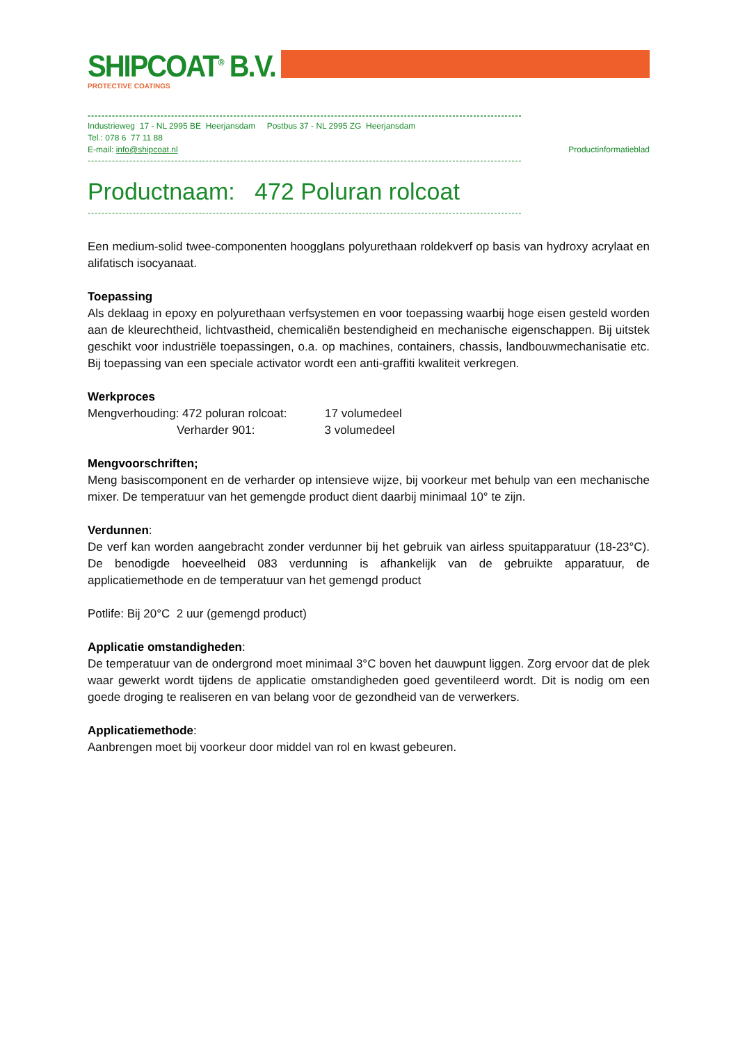SHIPCOAT<sup>®</sup> B.V.
PROTECTIVE COATINGS
-----------------------------------------------------------------------------------------------------------------------------
Industrieweg 17 - NL 2995 BE Heerjansdam Postbus 37 - NL 2995 ZG Heerjansdam
Tel.: 078 6 77 11 88
E-mail: info@shipcoat.nl Productinformatieblad
-----------------------------------------------------------------------------------------------------------------------------
Productnaam: 472 Poluran rolcoat
-----------------------------------------------------------------------------------------------------------------------------
Een medium-solid twee-componenten hoogglans polyurethaan roldekverf op basis van hydroxy acrylaat en alifatisch isocyanaat.
Toepassing
Als deklaag in epoxy en polyurethaan verfsystemen en voor toepassing waarbij hoge eisen gesteld worden aan de kleurechtheid, lichtvastheid, chemicaliën bestendigheid en mechanische eigenschappen. Bij uitstek geschikt voor industriële toepassingen, o.a. op machines, containers, chassis, landbouwmechanisatie etc. Bij toepassing van een speciale activator wordt een anti-graffiti kwaliteit verkregen.
Werkproces
Mengverhouding: 472 poluran rolcoat: 17 volumedeel
Verharder 901: 3 volumedeel
Mengvoorschriften;
Meng basiscomponent en de verharder op intensieve wijze, bij voorkeur met behulp van een mechanische mixer. De temperatuur van het gemengde product dient daarbij minimaal 10° te zijn.
Verdunnen:
De verf kan worden aangebracht zonder verdunner bij het gebruik van airless spuitapparatuur (18-23°C). De benodigde hoeveelheid 083 verdunning is afhankelijk van de gebruikte apparatuur, de applicatiemethode en de temperatuur van het gemengd product
Potlife: Bij 20°C 2 uur (gemengd product)
Applicatie omstandigheden:
De temperatuur van de ondergrond moet minimaal 3°C boven het dauwpunt liggen. Zorg ervoor dat de plek waar gewerkt wordt tijdens de applicatie omstandigheden goed geventileerd wordt. Dit is nodig om een goede droging te realiseren en van belang voor de gezondheid van de verwerkers.
Applicatiemethode:
Aanbrengen moet bij voorkeur door middel van rol en kwast gebeuren.